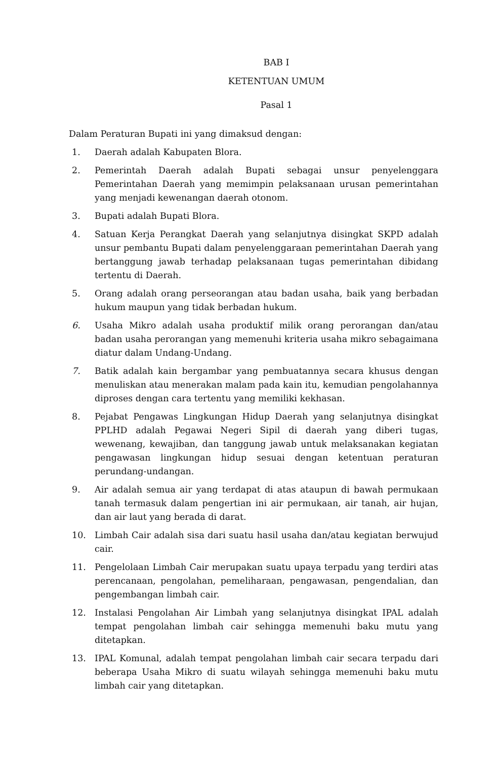BAB I
KETENTUAN UMUM
Pasal 1
Dalam Peraturan Bupati ini yang dimaksud dengan:
1. Daerah adalah Kabupaten Blora.
2. Pemerintah Daerah adalah Bupati sebagai unsur penyelenggara Pemerintahan Daerah yang memimpin pelaksanaan urusan pemerintahan yang menjadi kewenangan daerah otonom.
3. Bupati adalah Bupati Blora.
4. Satuan Kerja Perangkat Daerah yang selanjutnya disingkat SKPD adalah unsur pembantu Bupati dalam penyelenggaraan pemerintahan Daerah yang bertanggung jawab terhadap pelaksanaan tugas pemerintahan dibidang tertentu di Daerah.
5. Orang adalah orang perseorangan atau badan usaha, baik yang berbadan hukum maupun yang tidak berbadan hukum.
6. Usaha Mikro adalah usaha produktif milik orang perorangan dan/atau badan usaha perorangan yang memenuhi kriteria usaha mikro sebagaimana diatur dalam Undang-Undang.
7. Batik adalah kain bergambar yang pembuatannya secara khusus dengan menuliskan atau menerakan malam pada kain itu, kemudian pengolahannya diproses dengan cara tertentu yang memiliki kekhasan.
8. Pejabat Pengawas Lingkungan Hidup Daerah yang selanjutnya disingkat PPLHD adalah Pegawai Negeri Sipil di daerah yang diberi tugas, wewenang, kewajiban, dan tanggung jawab untuk melaksanakan kegiatan pengawasan lingkungan hidup sesuai dengan ketentuan peraturan perundang-undangan.
9. Air adalah semua air yang terdapat di atas ataupun di bawah permukaan tanah termasuk dalam pengertian ini air permukaan, air tanah, air hujan, dan air laut yang berada di darat.
10. Limbah Cair adalah sisa dari suatu hasil usaha dan/atau kegiatan berwujud cair.
11. Pengelolaan Limbah Cair merupakan suatu upaya terpadu yang terdiri atas perencanaan, pengolahan, pemeliharaan, pengawasan, pengendalian, dan pengembangan limbah cair.
12. Instalasi Pengolahan Air Limbah yang selanjutnya disingkat IPAL adalah tempat pengolahan limbah cair sehingga memenuhi baku mutu yang ditetapkan.
13. IPAL Komunal, adalah tempat pengolahan limbah cair secara terpadu dari beberapa Usaha Mikro di suatu wilayah sehingga memenuhi baku mutu limbah cair yang ditetapkan.